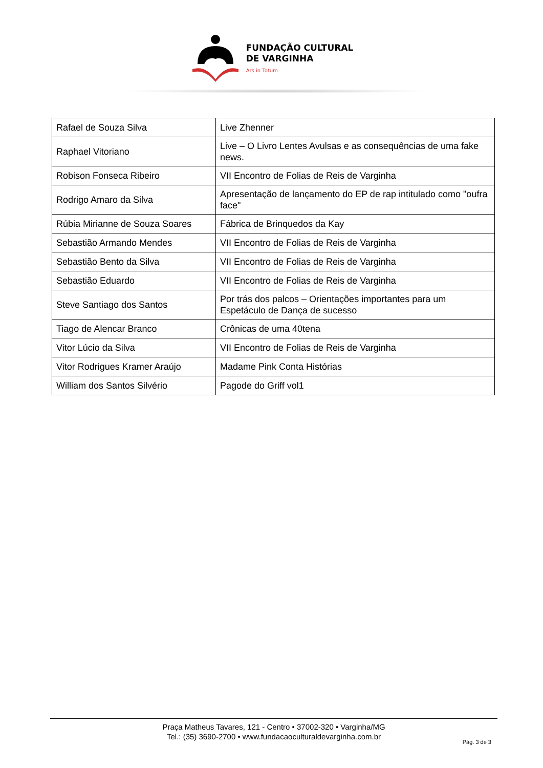FUNDAÇÃO CULTURAL
DE VARGINHA
Ars in Totum
| Rafael de Souza Silva | Live Zhenner |
| Raphael Vitoriano | Live – O Livro Lentes Avulsas e as consequências de uma fake news. |
| Robison Fonseca Ribeiro | VII Encontro de Folias de Reis de Varginha |
| Rodrigo Amaro da Silva | Apresentação de lançamento do EP de rap intitulado como "oufra face" |
| Rúbia Mirianne de Souza Soares | Fábrica de Brinquedos da Kay |
| Sebastião Armando Mendes | VII Encontro de Folias de Reis de Varginha |
| Sebastião Bento da Silva | VII Encontro de Folias de Reis de Varginha |
| Sebastião Eduardo | VII Encontro de Folias de Reis de Varginha |
| Steve Santiago dos Santos | Por trás dos palcos – Orientações importantes para um Espetáculo de Dança de sucesso |
| Tiago de Alencar Branco | Crônicas de uma 40tena |
| Vitor Lúcio da Silva | VII Encontro de Folias de Reis de Varginha |
| Vitor Rodrigues Kramer Araújo | Madame Pink Conta Histórias |
| William dos Santos Silvério | Pagode do Griff vol1 |
Praça Matheus Tavares, 121 - Centro • 37002-320 • Varginha/MG
Tel.: (35) 3690-2700 • www.fundacaoculturaldevarginha.com.br
Pág. 3 de 3